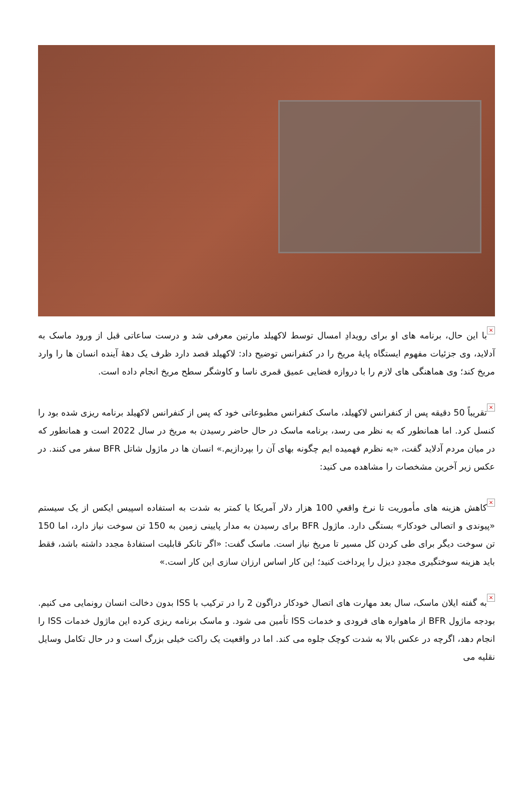× با این حال، برنامه های او برای رویدادِ امسال توسط لاکهیلد مارتین معرفی شد و درست ساعاتی قبل از ورود ماسک به آدلاید، وی جزئیات مفهوم ایستگاه پایهٔ مریخ را در کنفرانس توضیح داد: لاکهیلد قصد دارد ظرف یک دههٔ آینده انسان ها را وارد مریخ کند؛ وی هماهنگی های لازم را با دروازه فضایی عمیق قمری ناسا و کاوشگر سطح مریخ انجام داده است.
× تقریباً 50 دقیقه پس از کنفرانس لاکهیلد، ماسک کنفرانس مطبوعاتی خود که پس از کنفرانس لاکهیلد برنامه ریزی شده بود را کنسل کرد. اما همانطور که به نظر می رسد، برنامه ماسک در حال حاضر رسیدن به مریخ در سال 2022 است و همانطور که در میان مردم آدلاید گفت، «به نظرم فهمیده ایم چگونه بهای آن را بپردازیم.» انسان ها در ماژول شاتل BFR سفر می کنند. در عکس زیر آخرین مشخصات را مشاهده می کنید:
× کاهش هزینه های مأموریت تا نرخ واقعیِ 100 هزار دلار آمریکا یا کمتر به شدت به استفاده اسپیس ایکس از یک سیستم «پیوندی و اتصالی خودکار» بستگی دارد. ماژول BFR برای رسیدن به مدار پایینی زمین به 150 تن سوخت نیاز دارد، اما 150 تن سوخت دیگر برای طی کردن کل مسیر تا مریخ نیاز است. ماسک گفت: «اگر تانکر قابلیت استفادهٔ مجدد داشته باشد، فقط باید هزینه سوختگیری مجددِ دیزل را پرداخت کنید؛ این کار اساس ارزان سازی این کار است.»
× به گفته ایلان ماسک، سال بعد مهارت های اتصال خودکار دراگون 2 را در ترکیب با ISS بدون دخالت انسان رونمایی می کنیم. بودجه ماژول BFR از ماهواره های فرودی و خدمات ISS تأمین می شود. و ماسک برنامه ریزی کرده این ماژول خدمات ISS را انجام دهد، اگرچه در عکس بالا به شدت کوچک جلوه می کند. اما در واقعیت یک راکت خیلی بزرگ است و در حال تکامل وسایل نقلیه می